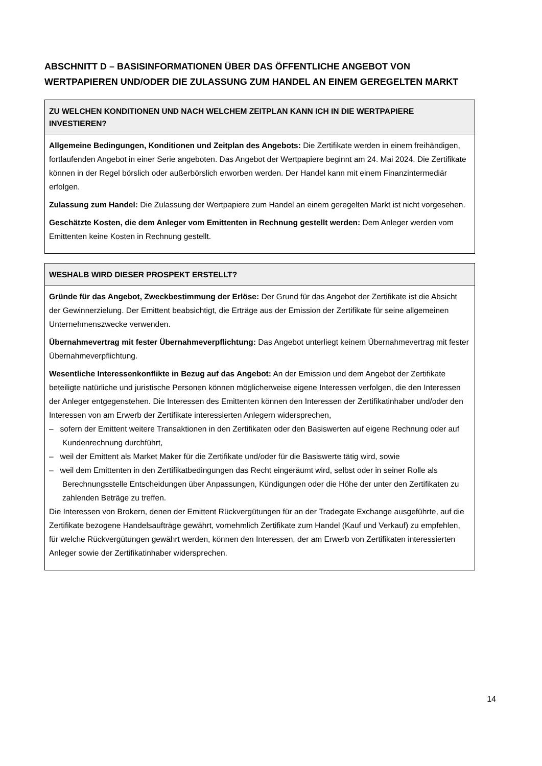ABSCHNITT D – BASISINFORMATIONEN ÜBER DAS ÖFFENTLICHE ANGEBOT VON WERTPAPIEREN UND/ODER DIE ZULASSUNG ZUM HANDEL AN EINEM GEREGELTEN MARKT
| ZU WELCHEN KONDITIONEN UND NACH WELCHEM ZEITPLAN KANN ICH IN DIE WERTPAPIERE INVESTIEREN? |
| --- |
| Allgemeine Bedingungen, Konditionen und Zeitplan des Angebots: Die Zertifikate werden in einem freihändigen, fortlaufenden Angebot in einer Serie angeboten. Das Angebot der Wertpapiere beginnt am 24. Mai 2024. Die Zertifikate können in der Regel börslich oder außerbörslich erworben werden. Der Handel kann mit einem Finanzintermediär erfolgen. Zulassung zum Handel: Die Zulassung der Wertpapiere zum Handel an einem geregelten Markt ist nicht vorgesehen. Geschätzte Kosten, die dem Anleger vom Emittenten in Rechnung gestellt werden: Dem Anleger werden vom Emittenten keine Kosten in Rechnung gestellt. |
| WESHALB WIRD DIESER PROSPEKT ERSTELLT? |
| --- |
| Gründe für das Angebot, Zweckbestimmung der Erlöse: Der Grund für das Angebot der Zertifikate ist die Absicht der Gewinnerzielung. Der Emittent beabsichtigt, die Erträge aus der Emission der Zertifikate für seine allgemeinen Unternehmenszwecke verwenden. Übernahmevertrag mit fester Übernahmeverpflichtung: Das Angebot unterliegt keinem Übernahmevertrag mit fester Übernahmeverpflichtung. Wesentliche Interessenkonflikte in Bezug auf das Angebot: An der Emission und dem Angebot der Zertifikate beteiligte natürliche und juristische Personen können möglicherweise eigene Interessen verfolgen, die den Interessen der Anleger entgegenstehen. Die Interessen des Emittenten können den Interessen der Zertifikatinhaber und/oder den Interessen von am Erwerb der Zertifikate interessierten Anlegern widersprechen, – sofern der Emittent weitere Transaktionen in den Zertifikaten oder den Basiswerten auf eigene Rechnung oder auf Kundenrechnung durchführt, – weil der Emittent als Market Maker für die Zertifikate und/oder für die Basiswerte tätig wird, sowie – weil dem Emittenten in den Zertifikatbedingungen das Recht eingeräumt wird, selbst oder in seiner Rolle als Berechnungsstelle Entscheidungen über Anpassungen, Kündigungen oder die Höhe der unter den Zertifikaten zu zahlenden Beträge zu treffen. Die Interessen von Brokern, denen der Emittent Rückvergütungen für an der Tradegate Exchange ausgeführte, auf die Zertifikate bezogene Handelsaufträge gewährt, vornehmlich Zertifikate zum Handel (Kauf und Verkauf) zu empfehlen, für welche Rückvergütungen gewährt werden, können den Interessen, der am Erwerb von Zertifikaten interessierten Anleger sowie der Zertifikatinhaber widersprechen. |
14